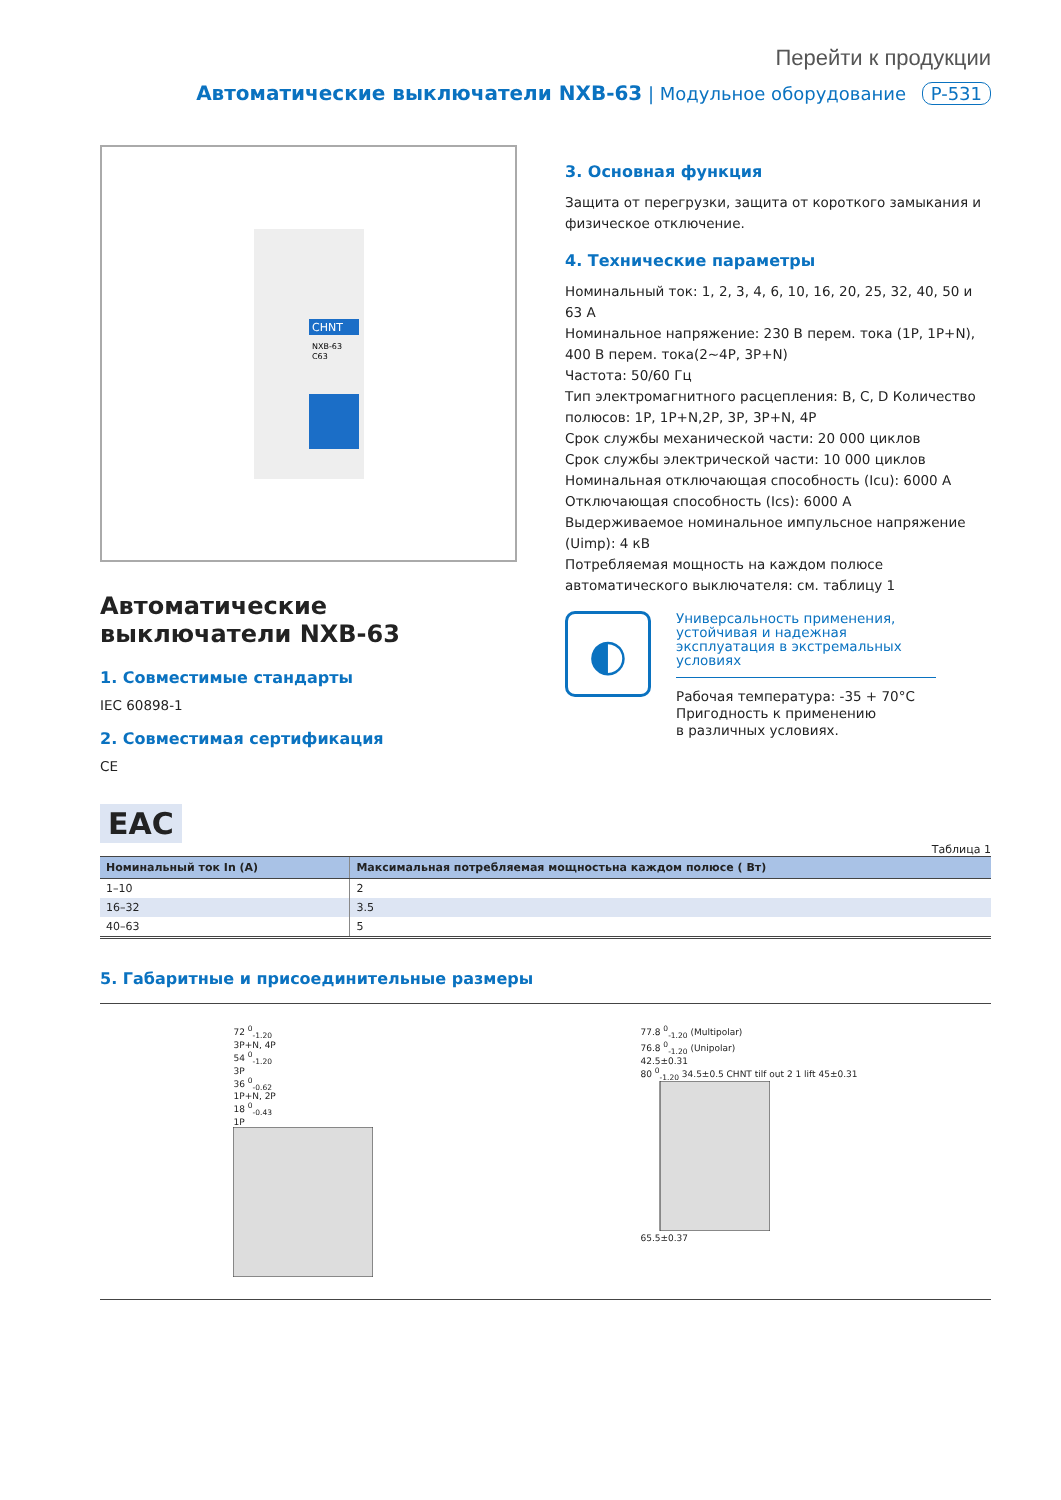Перейти к продукции
Автоматические выключатели NXB-63 | Модульное оборудование P-531
CHNT
NXB-63
C63
Автоматические выключатели NXB-63
1. Совместимые стандарты
IEC 60898-1
2. Совместимая сертификация
CE
3. Основная функция
Защита от перегрузки, защита от короткого замыкания и физическое отключение.
4. Технические параметры
Номинальный ток: 1, 2, 3, 4, 6, 10, 16, 20, 25, 32, 40, 50 и 63 А
Номинальное напряжение: 230 В перем. тока (1P, 1P+N), 400 В перем. тока(2~4P, 3P+N)
Частота: 50/60 Гц
Тип электромагнитного расцепления: B, C, D Количество полюсов: 1P, 1P+N,2P, 3P, 3P+N, 4P
Срок службы механической части: 20 000 циклов
Срок службы электрической части: 10 000 циклов
Номинальная отключающая способность (Icu): 6000 А
Отключающая способность (Ics): 6000 А
Выдерживаемое номинальное импульсное напряжение (Uimp): 4 кВ
Потребляемая мощность на каждом полюсе автоматического выключателя: см. таблицу 1
◐
Универсальность применения, устойчивая и надежная эксплуатация в экстремальных условиях
Рабочая температура: -35 + 70°C
Пригодность к применению
в различных условиях.
EAC
Таблица 1
| Номинальный ток In (A) | Максимальная потребляемая мощностьна каждом полюсе ( Вт) |
| --- | --- |
| 1–10 | 2 |
| 16–32 | 3.5 |
| 40–63 | 5 |
5. Габаритные и присоединительные размеры
72 <sup>0</sup><sub>-1.20</sub>
3P+N, 4P
54 <sup>0</sup><sub>-1.20</sub>
3P
36 <sup>0</sup><sub>-0.62</sub>
1P+N, 2P
18 <sup>0</sup><sub>-0.43</sub>
1P
77.8 <sup>0</sup><sub>-1.20</sub> (Multipolar)
76.8 <sup>0</sup><sub>-1.20</sub> (Unipolar)
42.5±0.31
80 <sup>0</sup><sub>-1.20</sub> 34.5±0.5 CHNT tilf out 2 1 lift 45±0.31
65.5±0.37